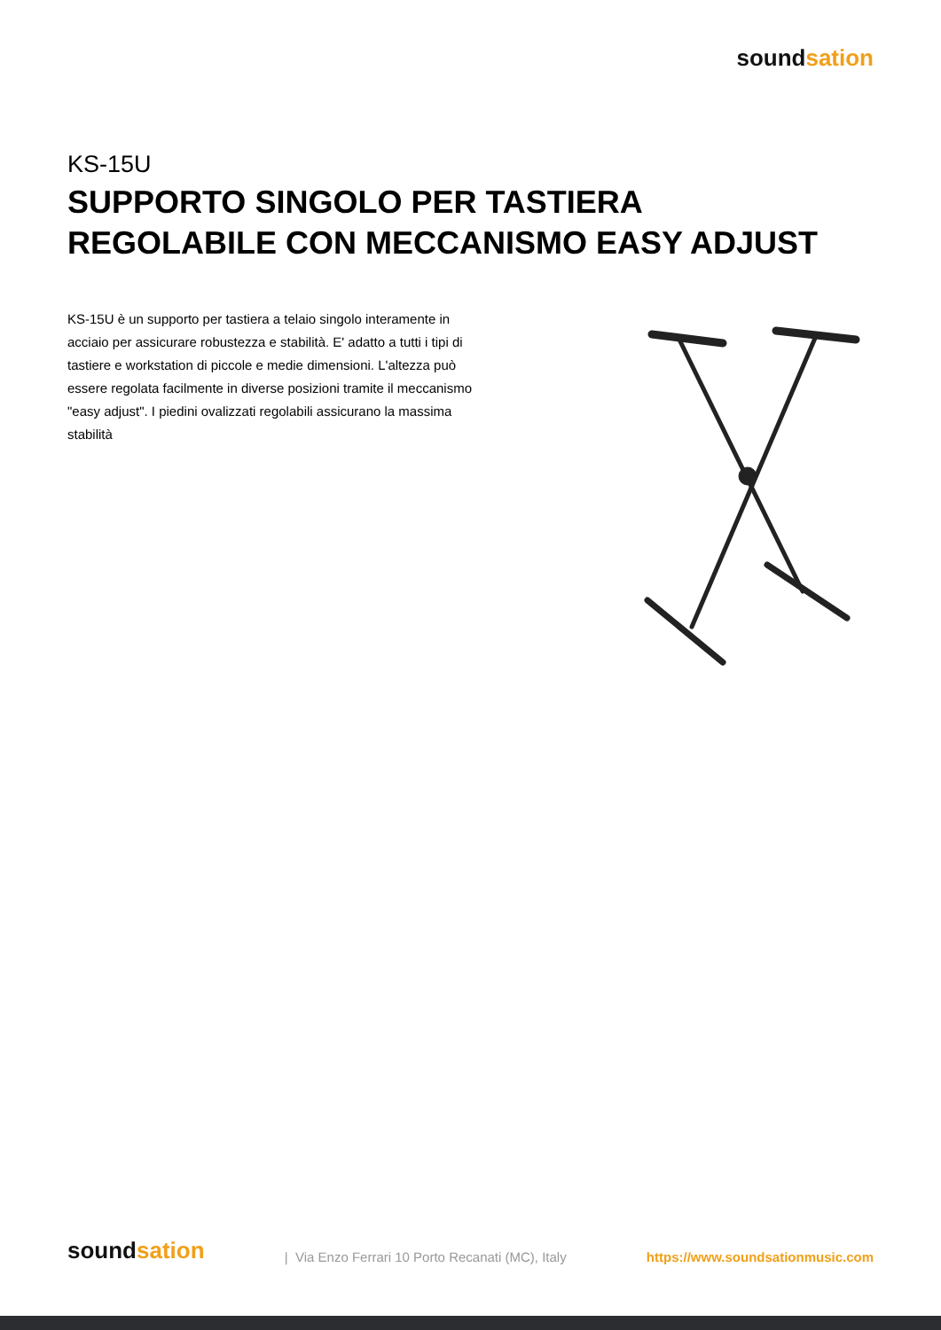soundsation
KS-15U
SUPPORTO SINGOLO PER TASTIERA
REGOLABILE CON MECCANISMO EASY ADJUST
KS-15U è un supporto per tastiera a telaio singolo interamente in acciaio per assicurare robustezza e stabilità. E' adatto a tutti i tipi di tastiere e workstation di piccole e medie dimensioni. L'altezza può essere regolata facilmente in diverse posizioni tramite il meccanismo "easy adjust". I piedini ovalizzati regolabili assicurano la massima stabilità
soundsation
| Via Enzo Ferrari 10 Porto Recanati (MC), Italy
https://www.soundsationmusic.com